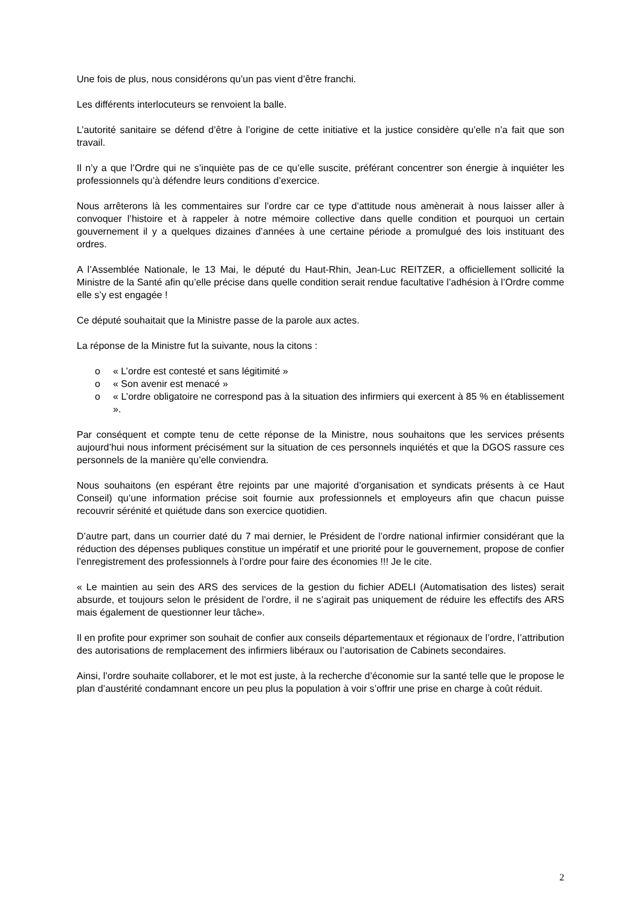Une fois de plus, nous considérons qu’un pas vient d’être franchi.
Les différents interlocuteurs se renvoient la balle.
L’autorité sanitaire se défend d’être à l’origine de cette initiative et la justice considère qu’elle n’a fait que son travail.
Il n’y a que l’Ordre qui ne s’inquiète pas de ce qu’elle suscite, préférant concentrer son énergie à inquiéter les professionnels qu’à défendre leurs conditions d’exercice.
Nous arrêterons là les commentaires sur l’ordre car ce type d’attitude nous amènerait à nous laisser aller à convoquer l’histoire et à rappeler à notre mémoire collective dans quelle condition et pourquoi un certain gouvernement il y a quelques dizaines d’années à une certaine période a promulgué des lois instituant des ordres.
A l’Assemblée Nationale, le 13 Mai, le député du Haut-Rhin, Jean-Luc REITZER, a officiellement sollicité la Ministre de la Santé afin qu’elle précise dans quelle condition serait rendue facultative l’adhésion à l’Ordre comme elle s’y est engagée !
Ce député souhaitait que la Ministre passe de la parole aux actes.
La réponse de la Ministre fut la suivante, nous la citons :
o « L’ordre est contesté et sans légitimité »
o « Son avenir est menacé »
o « L’ordre obligatoire ne correspond pas à la situation des infirmiers qui exercent à 85 % en établissement ».
Par conséquent et compte tenu de cette réponse de la Ministre, nous souhaitons que les services présents aujourd’hui nous informent précisément sur la situation de ces personnels inquiétés et que la DGOS rassure ces personnels de la manière qu’elle conviendra.
Nous souhaitons (en espérant être rejoints par une majorité d’organisation et syndicats présents à ce Haut Conseil) qu’une information précise soit fournie aux professionnels et employeurs afin que chacun puisse recouvrir sérénité et quiétude dans son exercice quotidien.
D’autre part, dans un courrier daté du 7 mai dernier, le Président de l’ordre national infirmier considérant que la réduction des dépenses publiques constitue un impératif et une priorité pour le gouvernement, propose de confier l’enregistrement des professionnels à l’ordre pour faire des économies !!! Je le cite.
« Le maintien au sein des ARS des services de la gestion du fichier ADELI (Automatisation des listes) serait absurde, et toujours selon le président de l’ordre, il ne s’agirait pas uniquement de réduire les effectifs des ARS mais également de questionner leur tâche».
Il en profite pour exprimer son souhait de confier aux conseils départementaux et régionaux de l’ordre, l’attribution des autorisations de remplacement des infirmiers libéraux ou l’autorisation de Cabinets secondaires.
Ainsi, l’ordre souhaite collaborer, et le mot est juste, à la recherche d’économie sur la santé telle que le propose le plan d’austérité condamnant encore un peu plus la population à voir s’offrir une prise en charge à coût réduit.
2